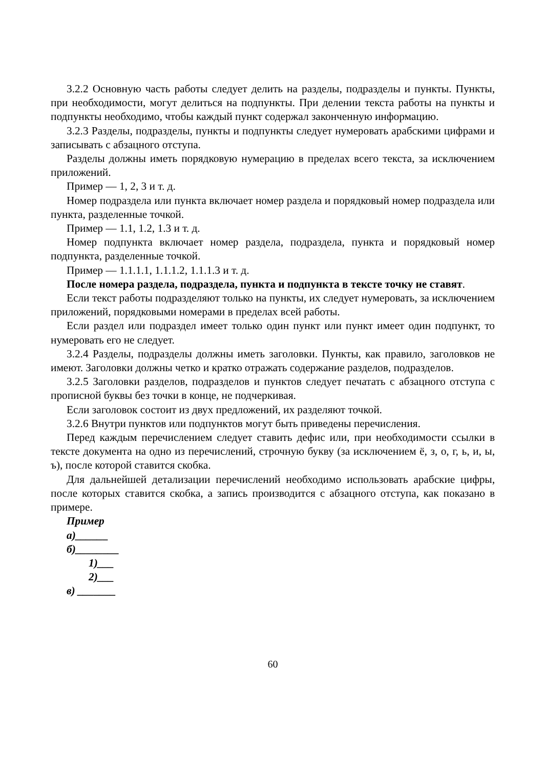3.2.2 Основную часть работы следует делить на разделы, подразделы и пункты. Пункты, при необходимости, могут делиться на подпункты. При делении текста работы на пункты и подпункты необходимо, чтобы каждый пункт содержал законченную информацию.
3.2.3 Разделы, подразделы, пункты и подпункты следует нумеровать арабскими цифрами и записывать с абзацного отступа.
Разделы должны иметь порядковую нумерацию в пределах всего текста, за исключением приложений.
Пример — 1, 2, 3 и т. д.
Номер подраздела или пункта включает номер раздела и порядковый номер подраздела или пункта, разделенные точкой.
Пример — 1.1, 1.2, 1.3 и т. д.
Номер подпункта включает номер раздела, подраздела, пункта и порядковый номер подпункта, разделенные точкой.
Пример — 1.1.1.1, 1.1.1.2, 1.1.1.3 и т. д.
После номера раздела, подраздела, пункта и подпункта в тексте точку не ставят.
Если текст работы подразделяют только на пункты, их следует нумеровать, за исключением приложений, порядковыми номерами в пределах всей работы.
Если раздел или подраздел имеет только один пункт или пункт имеет один подпункт, то нумеровать его не следует.
3.2.4 Разделы, подразделы должны иметь заголовки. Пункты, как правило, заголовков не имеют. Заголовки должны четко и кратко отражать содержание разделов, подразделов.
3.2.5 Заголовки разделов, подразделов и пунктов следует печатать с абзацного отступа с прописной буквы без точки в конце, не подчеркивая.
Если заголовок состоит из двух предложений, их разделяют точкой.
3.2.6 Внутри пунктов или подпунктов могут быть приведены перечисления.
Перед каждым перечислением следует ставить дефис или, при необходимости ссылки в тексте документа на одно из перечислений, строчную букву (за исключением ё, з, о, г, ь, и, ы, ъ), после которой ставится скобка.
Для дальнейшей детализации перечислений необходимо использовать арабские цифры, после которых ставится скобка, а запись производится с абзацного отступа, как показано в примере.
Пример
а)______
б)________
1)___
2)___
в) _______
60